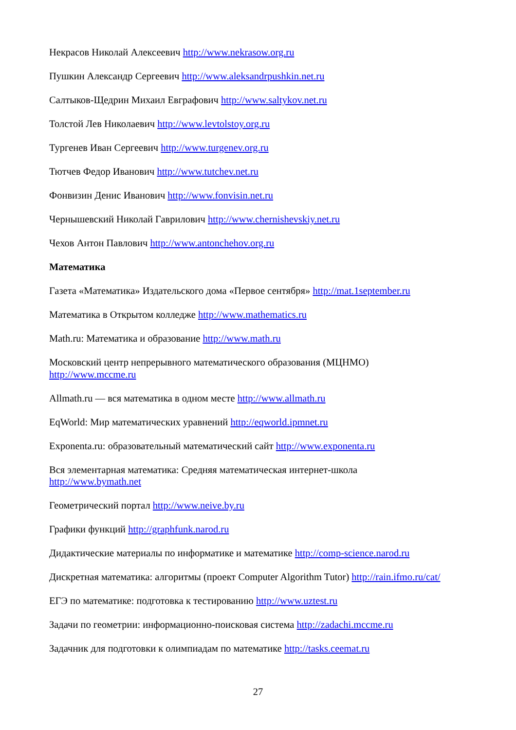Некрасов Николай Алексеевич http://www.nekrasow.org.ru
Пушкин Александр Сергеевич http://www.aleksandrpushkin.net.ru
Салтыков-Щедрин Михаил Евграфович http://www.saltykov.net.ru
Толстой Лев Николаевич http://www.levtolstoy.org.ru
Тургенев Иван Сергеевич http://www.turgenev.org.ru
Тютчев Федор Иванович http://www.tutchev.net.ru
Фонвизин Денис Иванович http://www.fonvisin.net.ru
Чернышевский Николай Гаврилович http://www.chernishevskiy.net.ru
Чехов Антон Павлович http://www.antonchehov.org.ru
Математика
Газета «Математика» Издательского дома «Первое сентября» http://mat.1september.ru
Математика в Открытом колледже http://www.mathematics.ru
Math.ru: Математика и образование http://www.math.ru
Московский центр непрерывного математического образования (МЦНМО)
http://www.mccme.ru
Allmath.ru — вся математика в одном месте http://www.allmath.ru
EqWorld: Мир математических уравнений http://eqworld.ipmnet.ru
Exponenta.ru: образовательный математический сайт http://www.exponenta.ru
Вся элементарная математика: Средняя математическая интернет-школа
http://www.bymath.net
Геометрический портал http://www.neive.by.ru
Графики функций http://graphfunk.narod.ru
Дидактические материалы по информатике и математике http://comp-science.narod.ru
Дискретная математика: алгоритмы (проект Computer Algorithm Tutor) http://rain.ifmo.ru/cat/
ЕГЭ по математике: подготовка к тестированию http://www.uztest.ru
Задачи по геометрии: информационно-поисковая система http://zadachi.mccme.ru
Задачник для подготовки к олимпиадам по математике http://tasks.ceemat.ru
27